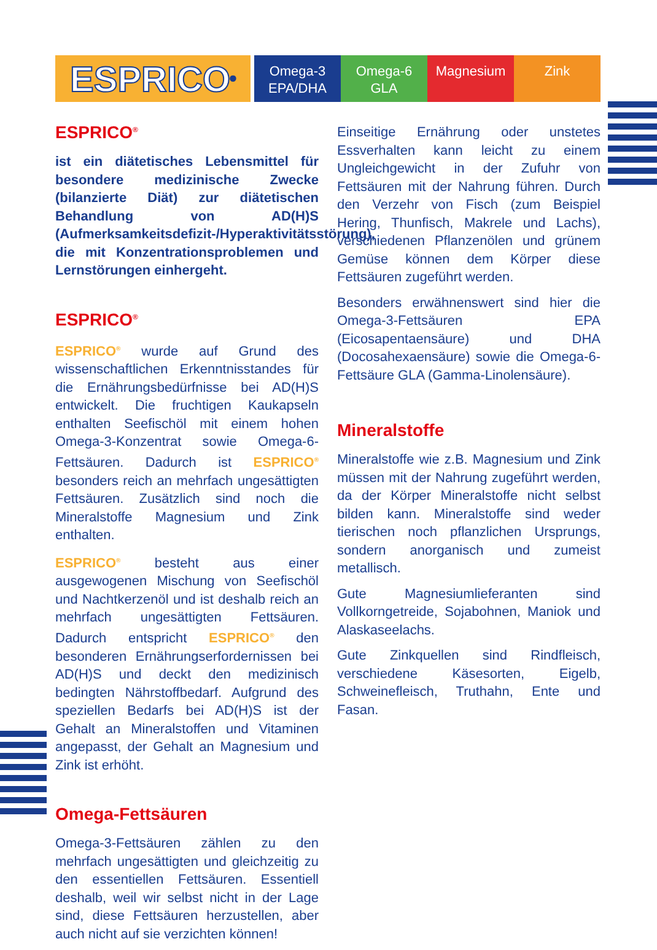ESPRICO<sup>®</sup>
Omega-3
EPA/DHA
Omega-6
GLA
Magnesium Zink
ESPRICO<sup>®</sup>
ist ein diätetisches Lebensmittel für besondere medizinische Zwecke (bilanzierte Diät) zur diätetischen Behandlung von AD(H)S (Aufmerksamkeitsdefizit-/Hyperaktivitätsstörung), die mit Konzentrationsproblemen und Lernstörungen einhergeht.
ESPRICO<sup>®</sup>
ESPRICO<sup>®</sup> wurde auf Grund des wissenschaftlichen Erkenntnisstandes für die Ernährungsbedürfnisse bei AD(H)S entwickelt. Die fruchtigen Kaukapseln enthalten Seefischöl mit einem hohen Omega-3-Konzentrat sowie Omega-6-Fettsäuren. Dadurch ist ESPRICO<sup>®</sup> besonders reich an mehrfach ungesättigten Fettsäuren. Zusätzlich sind noch die Mineralstoffe Magnesium und Zink enthalten.
ESPRICO<sup>®</sup> besteht aus einer ausgewogenen Mischung von Seefischöl und Nachtkerzenöl und ist deshalb reich an mehrfach ungesättigten Fettsäuren. Dadurch entspricht ESPRICO<sup>®</sup> den besonderen Ernährungserfordernissen bei AD(H)S und deckt den medizinisch bedingten Nährstoffbedarf. Aufgrund des speziellen Bedarfs bei AD(H)S ist der Gehalt an Mineralstoffen und Vitaminen angepasst, der Gehalt an Magnesium und Zink ist erhöht.
Omega-Fettsäuren
Omega-3-Fettsäuren zählen zu den mehrfach ungesättigten und gleichzeitig zu den essentiellen Fettsäuren. Essentiell deshalb, weil wir selbst nicht in der Lage sind, diese Fettsäuren herzustellen, aber auch nicht auf sie verzichten können!
Einseitige Ernährung oder unstetes Essverhalten kann leicht zu einem Ungleichgewicht in der Zufuhr von Fettsäuren mit der Nahrung führen. Durch den Verzehr von Fisch (zum Beispiel Hering, Thunfisch, Makrele und Lachs), verschiedenen Pflanzenölen und grünem Gemüse können dem Körper diese Fettsäuren zugeführt werden.
Besonders erwähnenswert sind hier die Omega-3-Fettsäuren EPA (Eicosapentaensäure) und DHA (Docosahexaensäure) sowie die Omega-6-Fettsäure GLA (Gamma-Linolensäure).
Mineralstoffe
Mineralstoffe wie z.B. Magnesium und Zink müssen mit der Nahrung zugeführt werden, da der Körper Mineralstoffe nicht selbst bilden kann. Mineralstoffe sind weder tierischen noch pflanzlichen Ursprungs, sondern anorganisch und zumeist metallisch.
Gute Magnesiumlieferanten sind Vollkorngetreide, Sojabohnen, Maniok und Alaskaseelachs.
Gute Zinkquellen sind Rindfleisch, verschiedene Käsesorten, Eigelb, Schweinefleisch, Truthahn, Ente und Fasan.